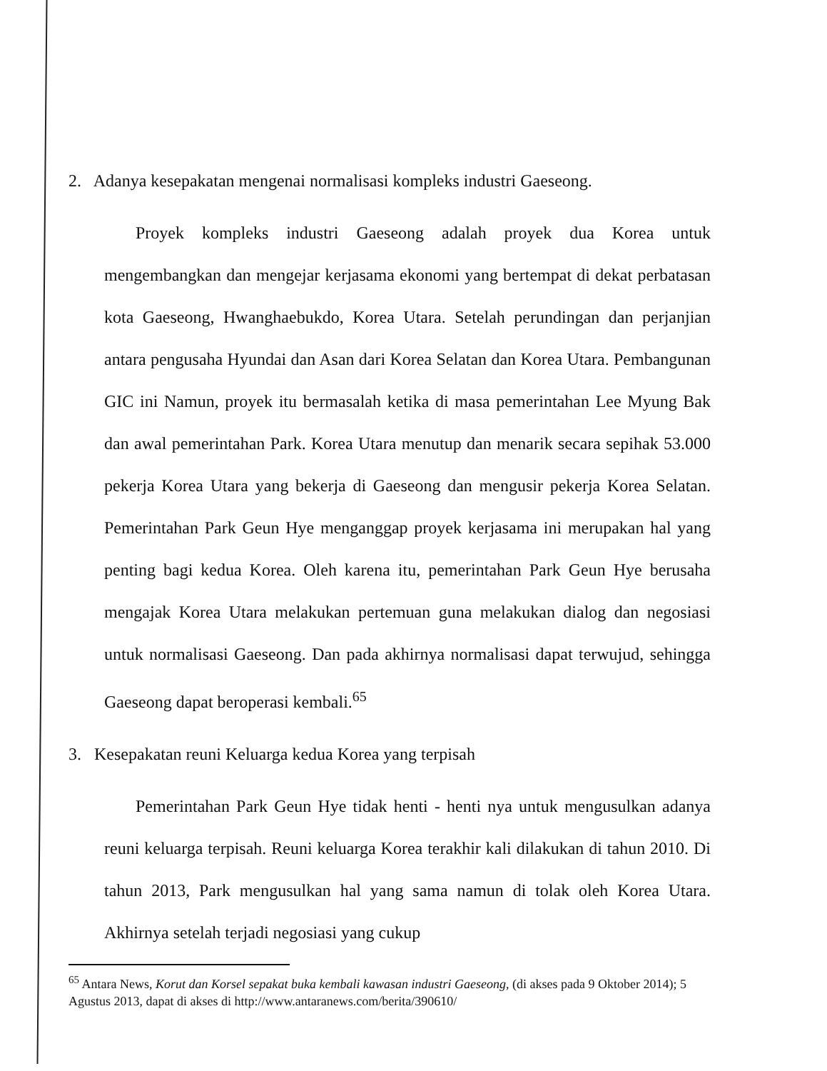2. Adanya kesepakatan mengenai normalisasi kompleks industri Gaeseong.
Proyek kompleks industri Gaeseong adalah proyek dua Korea untuk mengembangkan dan mengejar kerjasama ekonomi yang bertempat di dekat perbatasan kota Gaeseong, Hwanghaebukdo, Korea Utara. Setelah perundingan dan perjanjian antara pengusaha Hyundai dan Asan dari Korea Selatan dan Korea Utara. Pembangunan GIC ini Namun, proyek itu bermasalah ketika di masa pemerintahan Lee Myung Bak dan awal pemerintahan Park. Korea Utara menutup dan menarik secara sepihak 53.000 pekerja Korea Utara yang bekerja di Gaeseong dan mengusir pekerja Korea Selatan. Pemerintahan Park Geun Hye menganggap proyek kerjasama ini merupakan hal yang penting bagi kedua Korea. Oleh karena itu, pemerintahan Park Geun Hye berusaha mengajak Korea Utara melakukan pertemuan guna melakukan dialog dan negosiasi untuk normalisasi Gaeseong. Dan pada akhirnya normalisasi dapat terwujud, sehingga Gaeseong dapat beroperasi kembali.<sup>65</sup>
3. Kesepakatan reuni Keluarga kedua Korea yang terpisah
Pemerintahan Park Geun Hye tidak henti - henti nya untuk mengusulkan adanya reuni keluarga terpisah. Reuni keluarga Korea terakhir kali dilakukan di tahun 2010. Di tahun 2013, Park mengusulkan hal yang sama namun di tolak oleh Korea Utara. Akhirnya setelah terjadi negosiasi yang cukup
<sup>65</sup> Antara News, Korut dan Korsel sepakat buka kembali kawasan industri Gaeseong, (di akses pada 9 Oktober 2014); 5 Agustus 2013, dapat di akses di http://www.antaranews.com/berita/390610/